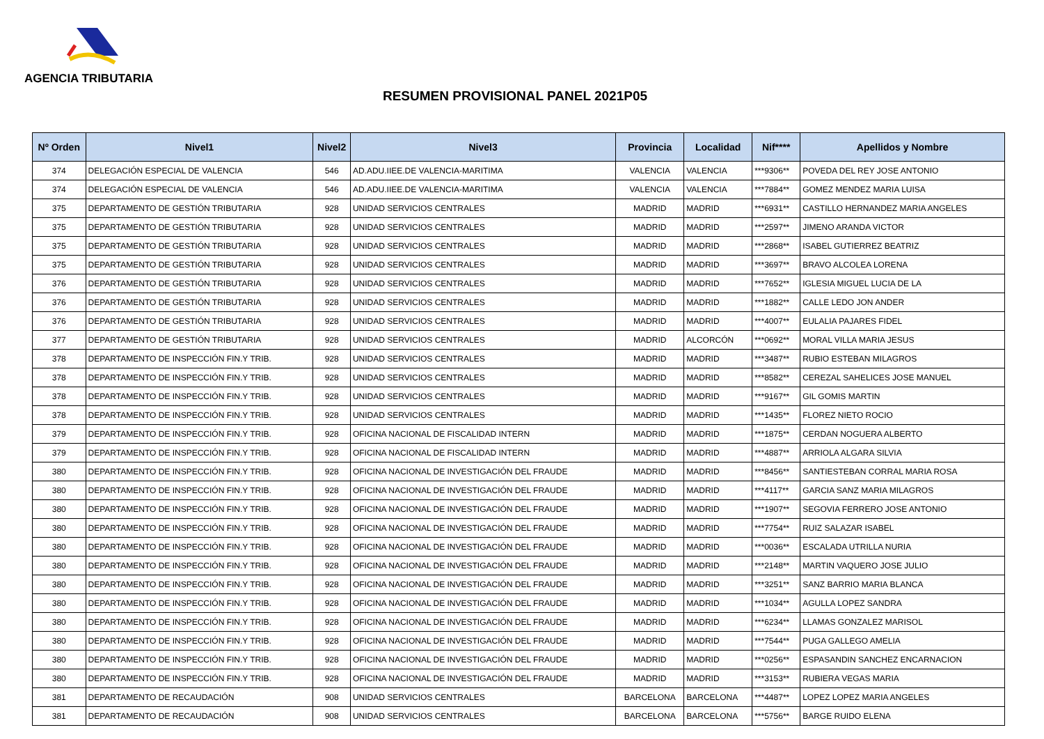AGENCIA TRIBUTARIA
RESUMEN PROVISIONAL PANEL 2021P05
| Nº Orden | Nivel1 | Nivel2 | Nivel3 | Provincia | Localidad | Nif**** | Apellidos y Nombre |
| --- | --- | --- | --- | --- | --- | --- | --- |
| 374 | DELEGACIÓN ESPECIAL DE VALENCIA | 546 | AD.ADU.IIEE.DE VALENCIA-MARITIMA | VALENCIA | VALENCIA | ***9306** | POVEDA DEL REY JOSE ANTONIO |
| 374 | DELEGACIÓN ESPECIAL DE VALENCIA | 546 | AD.ADU.IIEE.DE VALENCIA-MARITIMA | VALENCIA | VALENCIA | ***7884** | GOMEZ MENDEZ MARIA LUISA |
| 375 | DEPARTAMENTO DE GESTIÓN TRIBUTARIA | 928 | UNIDAD SERVICIOS CENTRALES | MADRID | MADRID | ***6931** | CASTILLO HERNANDEZ MARIA ANGELES |
| 375 | DEPARTAMENTO DE GESTIÓN TRIBUTARIA | 928 | UNIDAD SERVICIOS CENTRALES | MADRID | MADRID | ***2597** | JIMENO ARANDA VICTOR |
| 375 | DEPARTAMENTO DE GESTIÓN TRIBUTARIA | 928 | UNIDAD SERVICIOS CENTRALES | MADRID | MADRID | ***2868** | ISABEL GUTIERREZ BEATRIZ |
| 375 | DEPARTAMENTO DE GESTIÓN TRIBUTARIA | 928 | UNIDAD SERVICIOS CENTRALES | MADRID | MADRID | ***3697** | BRAVO ALCOLEA LORENA |
| 376 | DEPARTAMENTO DE GESTIÓN TRIBUTARIA | 928 | UNIDAD SERVICIOS CENTRALES | MADRID | MADRID | ***7652** | IGLESIA MIGUEL LUCIA DE LA |
| 376 | DEPARTAMENTO DE GESTIÓN TRIBUTARIA | 928 | UNIDAD SERVICIOS CENTRALES | MADRID | MADRID | ***1882** | CALLE LEDO JON ANDER |
| 376 | DEPARTAMENTO DE GESTIÓN TRIBUTARIA | 928 | UNIDAD SERVICIOS CENTRALES | MADRID | MADRID | ***4007** | EULALIA PAJARES FIDEL |
| 377 | DEPARTAMENTO DE GESTIÓN TRIBUTARIA | 928 | UNIDAD SERVICIOS CENTRALES | MADRID | ALCORCÓN | ***0692** | MORAL VILLA MARIA JESUS |
| 378 | DEPARTAMENTO DE INSPECCIÓN FIN.Y TRIB. | 928 | UNIDAD SERVICIOS CENTRALES | MADRID | MADRID | ***3487** | RUBIO ESTEBAN MILAGROS |
| 378 | DEPARTAMENTO DE INSPECCIÓN FIN.Y TRIB. | 928 | UNIDAD SERVICIOS CENTRALES | MADRID | MADRID | ***8582** | CEREZAL SAHELICES JOSE MANUEL |
| 378 | DEPARTAMENTO DE INSPECCIÓN FIN.Y TRIB. | 928 | UNIDAD SERVICIOS CENTRALES | MADRID | MADRID | ***9167** | GIL GOMIS MARTIN |
| 378 | DEPARTAMENTO DE INSPECCIÓN FIN.Y TRIB. | 928 | UNIDAD SERVICIOS CENTRALES | MADRID | MADRID | ***1435** | FLOREZ NIETO ROCIO |
| 379 | DEPARTAMENTO DE INSPECCIÓN FIN.Y TRIB. | 928 | OFICINA NACIONAL DE FISCALIDAD INTERN | MADRID | MADRID | ***1875** | CERDAN NOGUERA ALBERTO |
| 379 | DEPARTAMENTO DE INSPECCIÓN FIN.Y TRIB. | 928 | OFICINA NACIONAL DE FISCALIDAD INTERN | MADRID | MADRID | ***4887** | ARRIOLA ALGARA SILVIA |
| 380 | DEPARTAMENTO DE INSPECCIÓN FIN.Y TRIB. | 928 | OFICINA NACIONAL DE INVESTIGACIÓN DEL FRAUDE | MADRID | MADRID | ***8456** | SANTIESTEBAN CORRAL MARIA ROSA |
| 380 | DEPARTAMENTO DE INSPECCIÓN FIN.Y TRIB. | 928 | OFICINA NACIONAL DE INVESTIGACIÓN DEL FRAUDE | MADRID | MADRID | ***4117** | GARCIA SANZ MARIA MILAGROS |
| 380 | DEPARTAMENTO DE INSPECCIÓN FIN.Y TRIB. | 928 | OFICINA NACIONAL DE INVESTIGACIÓN DEL FRAUDE | MADRID | MADRID | ***1907** | SEGOVIA FERRERO JOSE ANTONIO |
| 380 | DEPARTAMENTO DE INSPECCIÓN FIN.Y TRIB. | 928 | OFICINA NACIONAL DE INVESTIGACIÓN DEL FRAUDE | MADRID | MADRID | ***7754** | RUIZ SALAZAR ISABEL |
| 380 | DEPARTAMENTO DE INSPECCIÓN FIN.Y TRIB. | 928 | OFICINA NACIONAL DE INVESTIGACIÓN DEL FRAUDE | MADRID | MADRID | ***0036** | ESCALADA UTRILLA NURIA |
| 380 | DEPARTAMENTO DE INSPECCIÓN FIN.Y TRIB. | 928 | OFICINA NACIONAL DE INVESTIGACIÓN DEL FRAUDE | MADRID | MADRID | ***2148** | MARTIN VAQUERO JOSE JULIO |
| 380 | DEPARTAMENTO DE INSPECCIÓN FIN.Y TRIB. | 928 | OFICINA NACIONAL DE INVESTIGACIÓN DEL FRAUDE | MADRID | MADRID | ***3251** | SANZ BARRIO MARIA BLANCA |
| 380 | DEPARTAMENTO DE INSPECCIÓN FIN.Y TRIB. | 928 | OFICINA NACIONAL DE INVESTIGACIÓN DEL FRAUDE | MADRID | MADRID | ***1034** | AGULLA LOPEZ SANDRA |
| 380 | DEPARTAMENTO DE INSPECCIÓN FIN.Y TRIB. | 928 | OFICINA NACIONAL DE INVESTIGACIÓN DEL FRAUDE | MADRID | MADRID | ***6234** | LLAMAS GONZALEZ MARISOL |
| 380 | DEPARTAMENTO DE INSPECCIÓN FIN.Y TRIB. | 928 | OFICINA NACIONAL DE INVESTIGACIÓN DEL FRAUDE | MADRID | MADRID | ***7544** | PUGA GALLEGO AMELIA |
| 380 | DEPARTAMENTO DE INSPECCIÓN FIN.Y TRIB. | 928 | OFICINA NACIONAL DE INVESTIGACIÓN DEL FRAUDE | MADRID | MADRID | ***0256** | ESPASANDIN SANCHEZ ENCARNACION |
| 380 | DEPARTAMENTO DE INSPECCIÓN FIN.Y TRIB. | 928 | OFICINA NACIONAL DE INVESTIGACIÓN DEL FRAUDE | MADRID | MADRID | ***3153** | RUBIERA VEGAS MARIA |
| 381 | DEPARTAMENTO DE RECAUDACIÓN | 908 | UNIDAD SERVICIOS CENTRALES | BARCELONA | BARCELONA | ***4487** | LOPEZ LOPEZ MARIA ANGELES |
| 381 | DEPARTAMENTO DE RECAUDACIÓN | 908 | UNIDAD SERVICIOS CENTRALES | BARCELONA | BARCELONA | ***5756** | BARGE RUIDO ELENA |